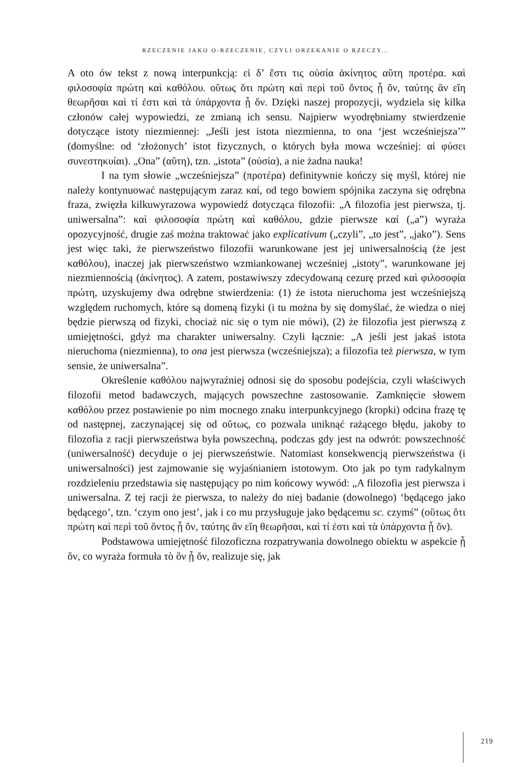RZECZENIE JAKO O-RZECZENIE, CZYLI ORZEKANIE O RZECZY...
A oto ów tekst z nową interpunkcją: εἰ δ’ ἔστι τις οὐσία ἀκίνητος αὕτη προτέρα. καὶ φιλοσοφία πρώτη καὶ καθόλου. οὕτως ὅτι πρώτη καὶ περὶ τοῦ ὄντος ᾗ ὄν, ταύτης ἂν εἴη θεωρῆσαι καὶ τί ἐστι καὶ τὰ ὑπάρχοντα ᾗ ὄν. Dzięki naszej propozycji, wydziela się kilka członów całej wypowiedzi, ze zmianą ich sensu. Najpierw wyodrębniamy stwierdzenie dotyczące istoty niezmiennej: „Jeśli jest istota niezmienna, to ona ‘jest wcześniejsza’” (domyślne: od ‘złożo­nych’ istot fizycznych, o których była mowa wcześniej: αἱ φύσει συνεστηκυίαι). „Ona” (αὕτη), tzn. „istota” (οὐσία), a nie żadna nauka!
I na tym słowie „wcześniejsza” (προτέρα) definitywnie kończy się myśl, której nie należy kontynuować następującym zaraz καί, od tego bowiem spój­nika zaczyna się odrębna fraza, zwięzła kilkuwyrazowa wypowiedź dotycząca filozofii: „A filozofia jest pierwsza, tj. uniwersalna”: καὶ φιλοσοφία πρώτη καὶ καθόλου, gdzie pierwsze καί („a”) wyraża opozycyjność, drugie zaś można traktować jako explicativum („czyli”, „to jest”, „jako”). Sens jest więc taki, że pierwszeństwo filozofii warunkowane jest jej uniwersalnością (że jest καθόλου), inaczej jak pierwszeństwo wzmiankowanej wcześniej „istoty”, warunkowane jej niezmiennością (ἀκίνητος). A zatem, postawiwszy zdecydowaną cezurę przed καὶ φιλοσοφία πρώτη, uzyskujemy dwa odrębne stwierdzenia: (1) że istota nieruchoma jest wcześniejszą względem ruchomych, które są domeną fizyki (i tu można by się domyślać, że wiedza o niej będzie pierwszą od fizyki, chociaż nic się o tym nie mówi), (2) że filozofia jest pierwszą z umiejętno­ści, gdyż ma charakter uniwersalny. Czyli łącznie: „A jeśli jest jakaś istota nieruchoma (niezmienna), to ona jest pierwsza (wcześniejsza); a filozofia też pierwsza, w tym sensie, że uniwersalna”.
Określenie καθόλου najwyraźniej odnosi się do sposobu podejścia, czyli właściwych filozofii metod badawczych, mających powszechne zasto­sowanie. Zamknięcie słowem καθόλου przez postawienie po nim mocnego znaku interpunkcyjnego (kropki) odcina frazę tę od następnej, zaczynającej się od οὕτως, co pozwala uniknąć rażącego błędu, jakoby to filozofia z racji pierwszeństwa była powszechną, podczas gdy jest na odwrót: powszechność (uniwersalność) decyduje o jej pierwszeństwie. Natomiast konsekwencją pierwszeństwa (i uniwersalności) jest zajmowanie się wyjaśnianiem istoto­wym. Oto jak po tym radykalnym rozdzieleniu przedstawia się następujący po nim końcowy wywód: „A filozofia jest pierwsza i uniwersalna. Z tej racji że pierwsza, to należy do niej badanie (dowolnego) ‘będącego jako będącego’, tzn. ‘czym ono jest’, jak i co mu przysługuje jako będącemu sc. czymś” (οὕτως ὅτι πρώτη καὶ περὶ τοῦ ὄντος ᾗ ὄν, ταύτης ἂν εἴη θεωρῆσαι, καὶ τί ἐστι καὶ τὰ ὑπάρχοντα ᾗ ὄν).
Podstawowa umiejętność filozoficzna rozpatrywania dowolnego obiektu w aspekcie ᾗ ὄν, co wyraża formuła τὸ ὂν ᾗ ὄν, realizuje się, jak
219